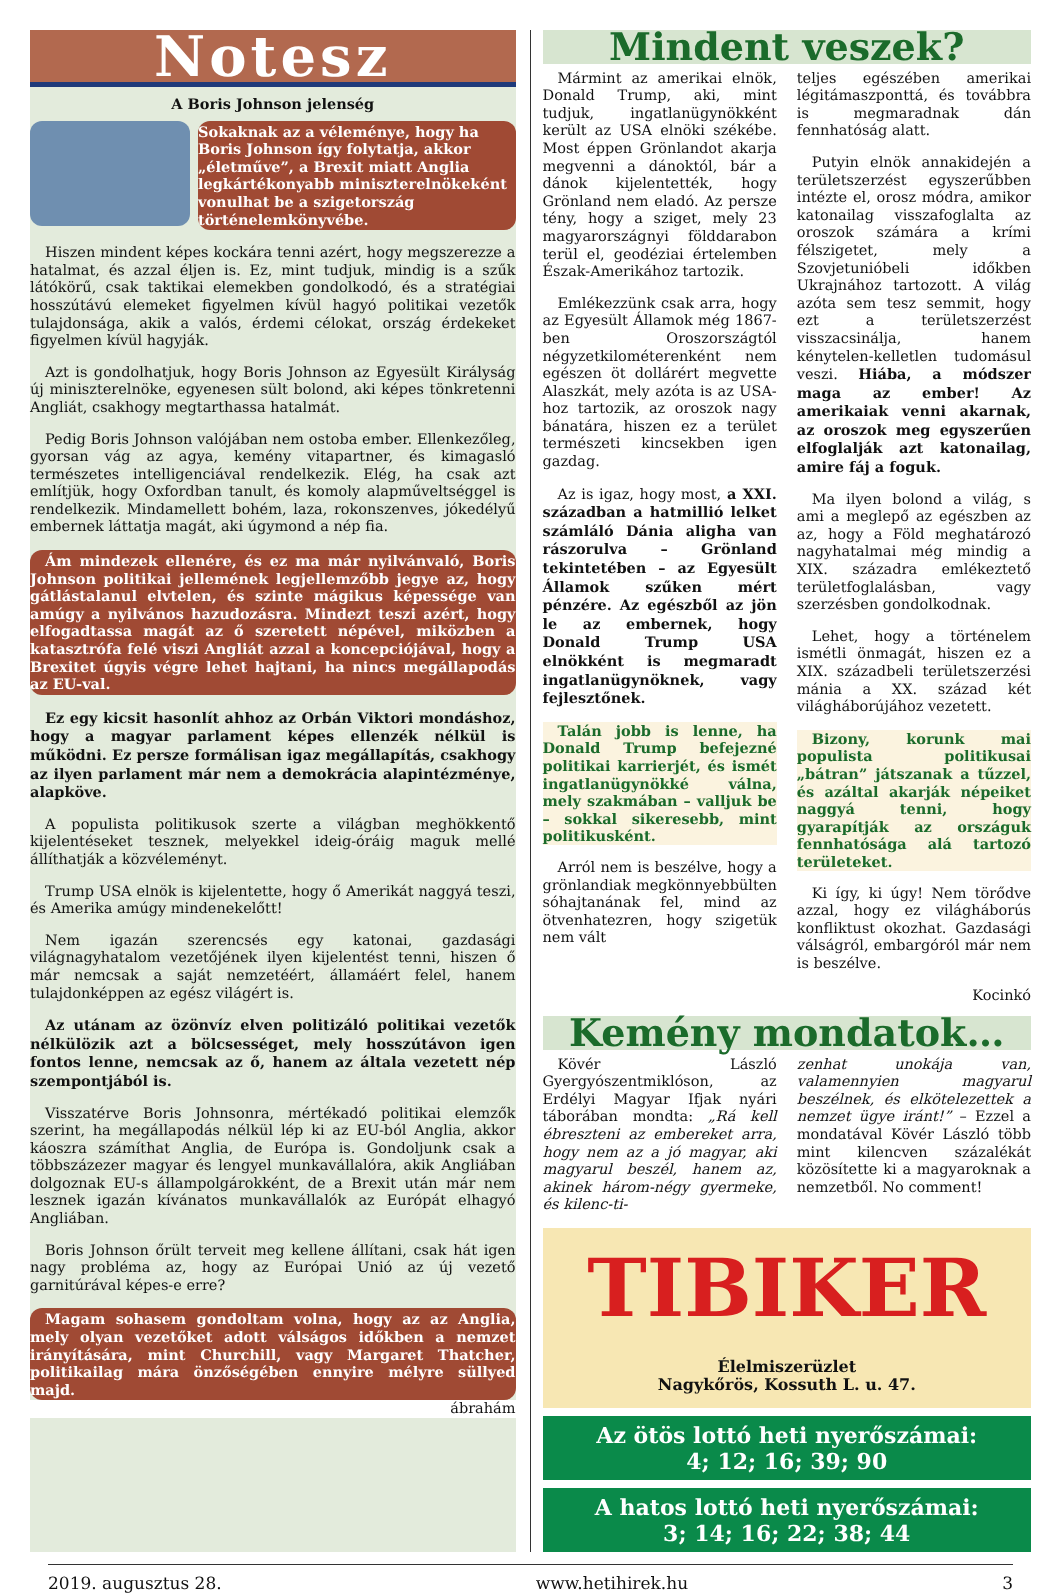Notesz
A Boris Johnson jelenség
Sokaknak az a véleménye, hogy ha Boris Johnson így folytatja, akkor „életműve”, a Brexit miatt Anglia legkártékonyabb miniszterelnökeként vonulhat be a szigetország történelemkönyvébe.
Hiszen mindent képes kockára tenni azért, hogy megszerezze a hatalmat, és azzal éljen is. Ez, mint tudjuk, mindig is a szűk látókörű, csak taktikai elemekben gondolkodó, és a stratégiai hosszútávú elemeket figyelmen kívül hagyó politikai vezetők tulajdonsága, akik a valós, érdemi célokat, ország érdekeket figyelmen kívül hagyják.
Azt is gondolhatjuk, hogy Boris Johnson az Egyesült Királyság új miniszterelnöke, egyenesen sült bolond, aki képes tönkretenni Angliát, csakhogy megtarthassa hatalmát.
Pedig Boris Johnson valójában nem ostoba ember. Ellenkezőleg, gyorsan vág az agya, kemény vitapartner, és kimagasló természetes intelligenciával rendelkezik. Elég, ha csak azt említjük, hogy Oxfordban tanult, és komoly alapműveltséggel is rendelkezik. Mindamellett bohém, laza, rokonszenves, jókedélyű embernek láttatja magát, aki úgymond a nép fia.
Ám mindezek ellenére, és ez ma már nyilvánvaló, Boris Johnson politikai jellemének legjellemzőbb jegye az, hogy gátlástalanul elvtelen, és szinte mágikus képessége van amúgy a nyilvános hazudozásra. Mindezt teszi azért, hogy elfogadtassa magát az ő szeretett népével, miközben a katasztrófa felé viszi Angliát azzal a koncepciójával, hogy a Brexitet úgyis végre lehet hajtani, ha nincs megállapodás az EU-val.
Ez egy kicsit hasonlít ahhoz az Orbán Viktori mondáshoz, hogy a magyar parlament képes ellenzék nélkül is működni. Ez persze formálisan igaz megállapítás, csakhogy az ilyen parlament már nem a demokrácia alapintézménye, alapköve.
A populista politikusok szerte a világban meghökkentő kijelentéseket tesznek, melyekkel ideig-óráig maguk mellé állíthatják a közvéleményt.
Trump USA elnök is kijelentette, hogy ő Amerikát naggyá teszi, és Amerika amúgy mindenekelőtt!
Nem igazán szerencsés egy katonai, gazdasági világnagyhatalom vezetőjének ilyen kijelentést tenni, hiszen ő már nemcsak a saját nemzetéért, államáért felel, hanem tulajdonképpen az egész világért is.
Az utánam az özönvíz elven politizáló politikai vezetők nélkülözik azt a bölcsességet, mely hosszútávon igen fontos lenne, nemcsak az ő, hanem az általa vezetett nép szempontjából is.
Visszatérve Boris Johnsonra, mértékadó politikai elemzők szerint, ha megállapodás nélkül lép ki az EU-ból Anglia, akkor káoszra számíthat Anglia, de Európa is. Gondoljunk csak a többszázezer magyar és lengyel munkavállalóra, akik Angliában dolgoznak EU-s állampolgárokként, de a Brexit után már nem lesznek igazán kívánatos munkavállalók az Európát elhagyó Angliában.
Boris Johnson őrült terveit meg kellene állítani, csak hát igen nagy probléma az, hogy az Európai Unió az új vezető garnitúrával képes-e erre?
Magam sohasem gondoltam volna, hogy az az Anglia, mely olyan vezetőket adott válságos időkben a nemzet irányítására, mint Churchill, vagy Margaret Thatcher, politikailag mára önzőségében ennyire mélyre süllyed majd.
ábrahám
Mindent veszek?
Mármint az amerikai elnök, Donald Trump, aki, mint tudjuk, ingatlanügynökként került az USA elnöki székébe. Most éppen Grönlandot akarja megvenni a dánoktól, bár a dánok kijelentették, hogy Grönland nem eladó. Az persze tény, hogy a sziget, mely 23 magyarországnyi földdarabon terül el, geodéziai értelemben Észak-Amerikához tartozik.
Emlékezzünk csak arra, hogy az Egyesült Államok még 1867-ben Oroszországtól négyzetkilométerenként nem egészen öt dollárért megvette Alaszkát, mely azóta is az USA-hoz tartozik, az oroszok nagy bánatára, hiszen ez a terület természeti kincsekben igen gazdag.
Az is igaz, hogy most, a XXI. században a hatmillió lelket számláló Dánia aligha van rászorulva – Grönland tekintetében – az Egyesült Államok szűken mért pénzére. Az egészből az jön le az embernek, hogy Donald Trump USA elnökként is megmaradt ingatlanügynöknek, vagy fejlesztőnek.
Talán jobb is lenne, ha Donald Trump befejezné politikai karrierjét, és ismét ingatlanügynökké válna, mely szakmában – valljuk be – sokkal sikeresebb, mint politikusként.
Arról nem is beszélve, hogy a grönlandiak megkönnyebbülten sóhajtanának fel, mind az ötvenhatezren, hogy szigetük nem vált
teljes egészében amerikai légitámaszponttá, és továbbra is megmaradnak dán fennhatóság alatt.
Putyin elnök annakidején a területszerzést egyszerűbben intézte el, orosz módra, amikor katonailag visszafoglalta az oroszok számára a krími félszigetet, mely a Szovjetunióbeli időkben Ukrajnához tartozott. A világ azóta sem tesz semmit, hogy ezt a területszerzést visszacsinálja, hanem kénytelen-kelletlen tudomásul veszi. Hiába, a módszer maga az ember! Az amerikaiak venni akarnak, az oroszok meg egyszerűen elfoglalják azt katonailag, amire fáj a foguk.
Ma ilyen bolond a világ, s ami a meglepő az egészben az az, hogy a Föld meghatározó nagyhatalmai még mindig a XIX. századra emlékeztető területfoglalásban, vagy szerzésben gondolkodnak.
Lehet, hogy a történelem ismétli önmagát, hiszen ez a XIX. századbeli területszerzési mánia a XX. század két világháborújához vezetett.
Bizony, korunk mai populista politikusai „bátran” játszanak a tűzzel, és azáltal akarják népeiket naggyá tenni, hogy gyarapítják az országuk fennhatósága alá tartozó területeket.
Ki így, ki úgy! Nem törődve azzal, hogy ez világháborús konfliktust okozhat. Gazdasági válságról, embargóról már nem is beszélve.
Kocinkó
Kemény mondatok…
Kövér László Gyergyószentmiklóson, az Erdélyi Magyar Ifjak nyári táborában mondta: „Rá kell ébreszteni az embereket arra, hogy nem az a jó magyar, aki magyarul beszél, hanem az, akinek három-négy gyermeke, és kilenc-ti-
zenhat unokája van, valamennyien magyarul beszélnek, és elkötelezettek a nemzet ügye iránt!” – Ezzel a mondatával Kövér László több mint kilencven százalékát közösítette ki a magyaroknak a nemzetből. No comment!
TIBIKER
Élelmiszerüzlet
Nagykőrös, Kossuth L. u. 47.
Az ötös lottó heti nyerőszámai:
4; 12; 16; 39; 90
A hatos lottó heti nyerőszámai:
3; 14; 16; 22; 38; 44
2019. augusztus 28. www.hetihirek.hu 3